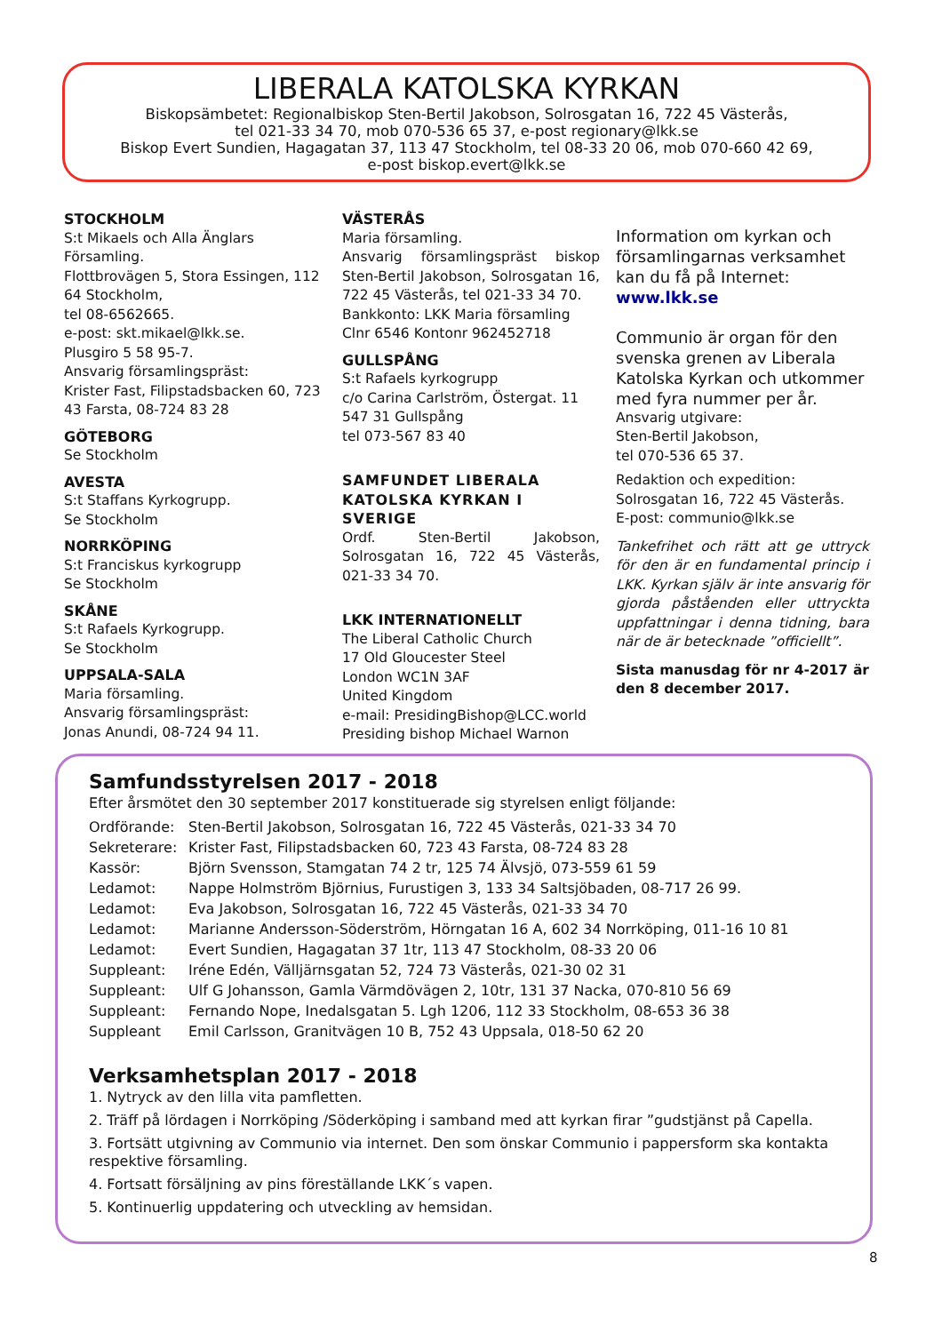LIBERALA KATOLSKA KYRKAN
Biskopsämbetet: Regionalbiskop Sten-Bertil Jakobson, Solrosgatan 16, 722 45 Västerås,
tel 021-33 34 70, mob 070-536 65 37, e-post regionary@lkk.se
Biskop Evert Sundien, Hagagatan 37, 113 47 Stockholm, tel 08-33 20 06, mob 070-660 42 69,
e-post biskop.evert@lkk.se
STOCKHOLM
S:t Mikaels och Alla Änglars Församling.
Flottbrovägen 5, Stora Essingen, 112 64 Stockholm,
tel 08-6562665.
e-post: skt.mikael@lkk.se.
Plusgiro 5 58 95-7.
Ansvarig församlingspräst:
Krister Fast, Filipstadsbacken 60, 723 43 Farsta, 08-724 83 28
GÖTEBORG
Se Stockholm
AVESTA
S:t Staffans Kyrkogrupp.
Se Stockholm
NORRKÖPING
S:t Franciskus kyrkogrupp
Se Stockholm
SKÅNE
S:t Rafaels Kyrkogrupp.
Se Stockholm
UPPSALA-SALA
Maria församling.
Ansvarig församlingspräst:
Jonas Anundi, 08-724 94 11.
VÄSTERÅS
Maria församling.
Ansvarig församlingspräst biskop Sten-Bertil Jakobson, Solrosgatan 16, 722 45 Västerås, tel 021-33 34 70.
Bankkonto: LKK Maria församling
Clnr 6546 Kontonr 962452718
GULLSPÅNG
S:t Rafaels kyrkogrupp
c/o Carina Carlström, Östergat. 11
547 31 Gullspång
tel 073-567 83 40
SAMFUNDET LIBERALA KATOLSKA KYRKAN I SVERIGE
Ordf. Sten-Bertil Jakobson, Solrosgatan 16, 722 45 Västerås, 021-33 34 70.
LKK INTERNATIONELLT
The Liberal Catholic Church
17 Old Gloucester Steel
London WC1N 3AF
United Kingdom
e-mail: PresidingBishop@LCC.world
Presiding bishop Michael Warnon
Information om kyrkan och församlingarnas verksamhet kan du få på Internet:
www.lkk.se
Communio är organ för den svenska grenen av Liberala Katolska Kyrkan och utkommer med fyra nummer per år.
Ansvarig utgivare:
Sten-Bertil Jakobson,
tel 070-536 65 37.
Redaktion och expedition:
Solrosgatan 16, 722 45 Västerås.
E-post: communio@lkk.se
Tankefrihet och rätt att ge uttryck för den är en fundamental princip i LKK. Kyrkan själv är inte ansvarig för gjorda påståenden eller uttryckta uppfattningar i denna tidning, bara när de är betecknade ”officiellt”.
Sista manusdag för nr 4-2017 är den 8 december 2017.
Samfundsstyrelsen 2017 - 2018
Efter årsmötet den 30 september 2017 konstituerade sig styrelsen enligt följande:
| Ordförande: | Sten-Bertil Jakobson, Solrosgatan 16, 722 45 Västerås, 021-33 34 70 |
| Sekreterare: | Krister Fast, Filipstadsbacken 60, 723 43 Farsta, 08-724 83 28 |
| Kassör: | Björn Svensson, Stamgatan 74 2 tr, 125 74 Älvsjö, 073-559 61 59 |
| Ledamot: | Nappe Holmström Björnius, Furustigen 3, 133 34 Saltsjöbaden, 08-717 26 99. |
| Ledamot: | Eva Jakobson, Solrosgatan 16, 722 45 Västerås, 021-33 34 70 |
| Ledamot: | Marianne Andersson-Söderström, Hörngatan 16 A, 602 34 Norrköping, 011-16 10 81 |
| Ledamot: | Evert Sundien, Hagagatan 37 1tr, 113 47 Stockholm, 08-33 20 06 |
| Suppleant: | Iréne Edén, Välljärnsgatan 52, 724 73 Västerås, 021-30 02 31 |
| Suppleant: | Ulf G Johansson, Gamla Värmdövägen 2, 10tr, 131 37 Nacka, 070-810 56 69 |
| Suppleant: | Fernando Nope, Inedalsgatan 5. Lgh 1206, 112 33 Stockholm, 08-653 36 38 |
| Suppleant | Emil Carlsson, Granitvägen 10 B, 752 43 Uppsala, 018-50 62 20 |
Verksamhetsplan 2017 - 2018
1. Nytryck av den lilla vita pamfletten.
2. Träff på lördagen i Norrköping /Söderköping i samband med att kyrkan firar ”gudstjänst på Capella.
3. Fortsätt utgivning av Communio via internet. Den som önskar Communio i pappersform ska kontakta respektive församling.
4. Fortsatt försäljning av pins föreställande LKK´s vapen.
5. Kontinuerlig uppdatering och utveckling av hemsidan.
8